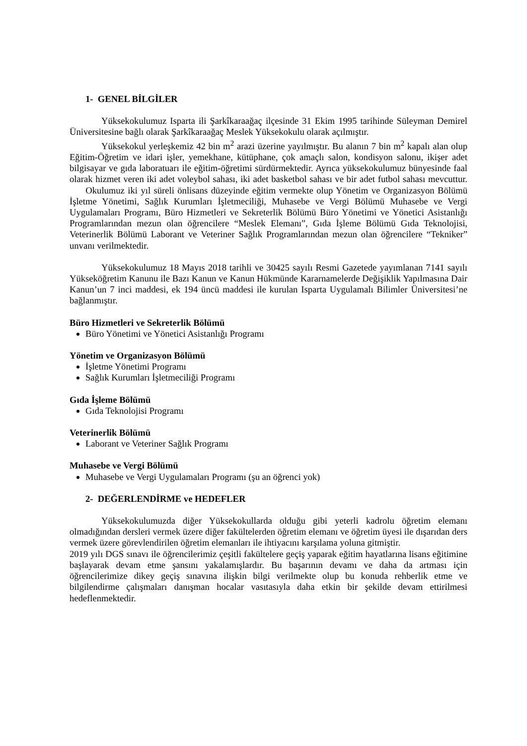1- GENEL BİLGİLER
Yüksekokulumuz Isparta ili Şarkîkaraağaç ilçesinde 31 Ekim 1995 tarihinde Süleyman Demirel Üniversitesine bağlı olarak Şarkîkaraağaç Meslek Yüksekokulu olarak açılmıştır.
Yüksekokul yerleşkemiz 42 bin m<sup>2</sup> arazi üzerine yayılmıştır. Bu alanın 7 bin m<sup>2</sup> kapalı alan olup Eğitim-Öğretim ve idari işler, yemekhane, kütüphane, çok amaçlı salon, kondisyon salonu, ikişer adet bilgisayar ve gıda laboratuarı ile eğitim-öğretimi sürdürmektedir. Ayrıca yüksekokulumuz bünyesinde faal olarak hizmet veren iki adet voleybol sahası, iki adet basketbol sahası ve bir adet futbol sahası mevcuttur. Okulumuz iki yıl süreli önlisans düzeyinde eğitim vermekte olup Yönetim ve Organizasyon Bölümü İşletme Yönetimi, Sağlık Kurumları İşletmeciliği, Muhasebe ve Vergi Bölümü Muhasebe ve Vergi Uygulamaları Programı, Büro Hizmetleri ve Sekreterlik Bölümü Büro Yönetimi ve Yönetici Asistanlığı Programlarından mezun olan öğrencilere “Meslek Elemanı”, Gıda İşleme Bölümü Gıda Teknolojisi, Veterinerlik Bölümü Laborant ve Veteriner Sağlık Programlarından mezun olan öğrencilere “Tekniker” unvanı verilmektedir.
Yüksekokulumuz 18 Mayıs 2018 tarihli ve 30425 sayılı Resmi Gazetede yayımlanan 7141 sayılı Yükseköğretim Kanunu ile Bazı Kanun ve Kanun Hükmünde Kararnamelerde Değişiklik Yapılmasına Dair Kanun’un 7 inci maddesi, ek 194 üncü maddesi ile kurulan Isparta Uygulamalı Bilimler Üniversitesi’ne bağlanmıştır.
Büro Hizmetleri ve Sekreterlik Bölümü
Büro Yönetimi ve Yönetici Asistanlığı Programı
Yönetim ve Organizasyon Bölümü
İşletme Yönetimi Programı
Sağlık Kurumları İşletmeciliği Programı
Gıda İşleme Bölümü
Gıda Teknolojisi Programı
Veterinerlik Bölümü
Laborant ve Veteriner Sağlık Programı
Muhasebe ve Vergi Bölümü
Muhasebe ve Vergi Uygulamaları Programı (şu an öğrenci yok)
2- DEĞERLENDİRME ve HEDEFLER
Yüksekokulumuzda diğer Yüksekokullarda olduğu gibi yeterli kadrolu öğretim elemanı olmadığından dersleri vermek üzere diğer fakültelerden öğretim elemanı ve öğretim üyesi ile dışarıdan ders vermek üzere görevlendirilen öğretim elemanları ile ihtiyacını karşılama yoluna gitmiştir.
2019 yılı DGS sınavı ile öğrencilerimiz çeşitli fakültelere geçiş yaparak eğitim hayatlarına lisans eğitimine başlayarak devam etme şansını yakalamışlardır. Bu başarının devamı ve daha da artması için öğrencilerimize dikey geçiş sınavına ilişkin bilgi verilmekte olup bu konuda rehberlik etme ve bilgilendirme çalışmaları danışman hocalar vasıtasıyla daha etkin bir şekilde devam ettirilmesi hedeflenmektedir.